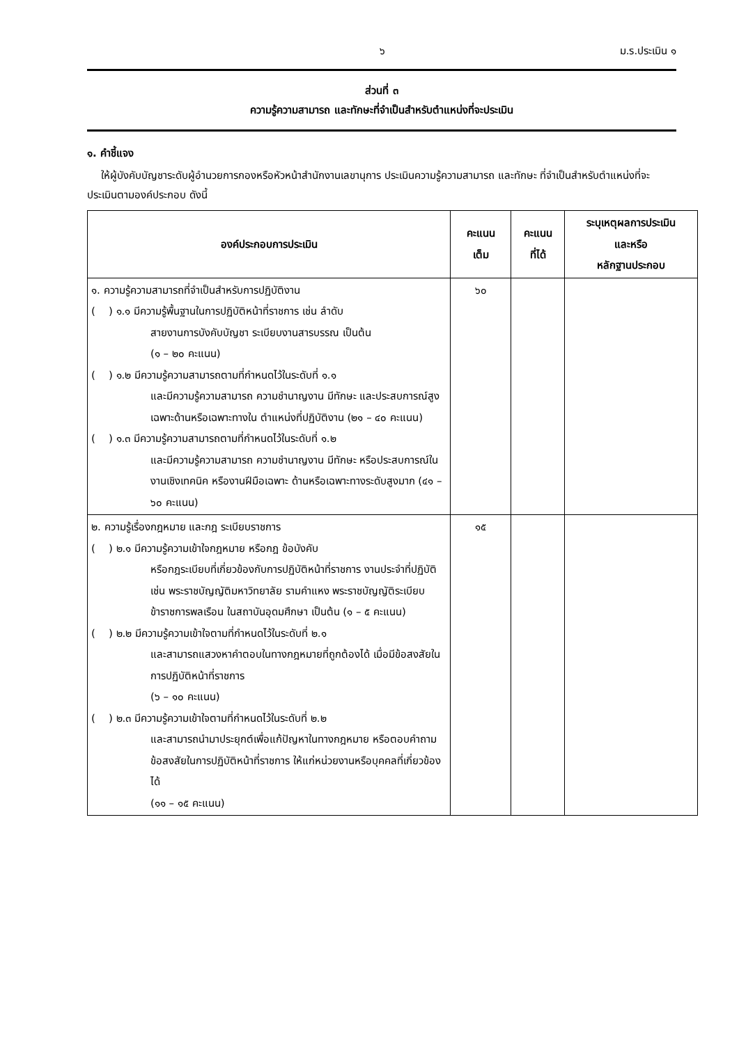๖ ม.ร.ประเมิน ๑
ส่วนที่ ๓
ความรู้ความสามารถ และทักษะที่จำเป็นสำหรับตำแหน่งที่จะประเมิน
๑. คำชี้แจง
ให้ผู้บังคับบัญชาระดับผู้อำนวยการกองหรือหัวหน้าสำนักงานเลขานุการ ประเมินความรู้ความสามารถ และทักษะ ที่จำเป็นสำหรับตำแหน่งที่จะประเมินตามองค์ประกอบ ดังนี้
| องค์ประกอบการประเมิน | คะแนน เต็ม | คะแนน ที่ได้ | ระบุเหตุผลการประเมิน และหรือ หลักฐานประกอบ |
| --- | --- | --- | --- |
| ๑. ความรู้ความสามารถที่จำเป็นสำหรับการปฏิบัติงาน ( ) ๑.๑ มีความรู้พื้นฐานในการปฏิบัติหน้าที่ราชการ เช่น ลำดับ สายงานการบังคับบัญชา ระเบียบงานสารบรรณ เป็นต้น (๑ – ๒๐ คะแนน) ( ) ๑.๒ มีความรู้ความสามารถตามที่กำหนดไว้ในระดับที่ ๑.๑ และมีความรู้ความสามารถ ความชำนาญงาน มีทักษะ และประสบการณ์สูงเฉพาะด้านหรือเฉพาะทางใน ตำแหน่งที่ปฏิบัติงาน (๒๑ – ๔๐ คะแนน) ( ) ๑.๓ มีความรู้ความสามารถตามที่กำหนดไว้ในระดับที่ ๑.๒ และมีความรู้ความสามารถ ความชำนาญงาน มีทักษะ หรือประสบการณ์ในงานเชิงเทคนิค หรืองานฝีมือเฉพาะ ด้านหรือเฉพาะทางระดับสูงมาก (๔๑ – ๖๐ คะแนน) | ๖๐ | | |
| ๒. ความรู้เรื่องกฎหมาย และกฎ ระเบียบราชการ ( ) ๒.๑ มีความรู้ความเข้าใจกฎหมาย หรือกฎ ข้อบังคับ หรือกฎระเบียบที่เกี่ยวข้องกับการปฏิบัติหน้าที่ราชการ งานประจำที่ปฏิบัติ เช่น พระราชบัญญัติมหาวิทยาลัย รามคำแหง พระราชบัญญัติระเบียบข้าราชการพลเรือน ในสถาบันอุดมศึกษา เป็นต้น (๑ – ๕ คะแนน) ( ) ๒.๒ มีความรู้ความเข้าใจตามที่กำหนดไว้ในระดับที่ ๒.๑ และสามารถแสวงหาคำตอบในทางกฎหมายที่ถูกต้องได้ เมื่อมีข้อสงสัยในการปฏิบัติหน้าที่ราชการ (๖ – ๑๐ คะแนน) ( ) ๒.๓ มีความรู้ความเข้าใจตามที่กำหนดไว้ในระดับที่ ๒.๒ และสามารถนำมาประยุกต์เพื่อแก้ปัญหาในทางกฎหมาย หรือตอบคำถาม ข้อสงสัยในการปฏิบัติหน้าที่ราชการ ให้แก่หน่วยงานหรือบุคคลที่เกี่ยวข้องได้ (๑๑ – ๑๕ คะแนน) | ๑๕ | | |